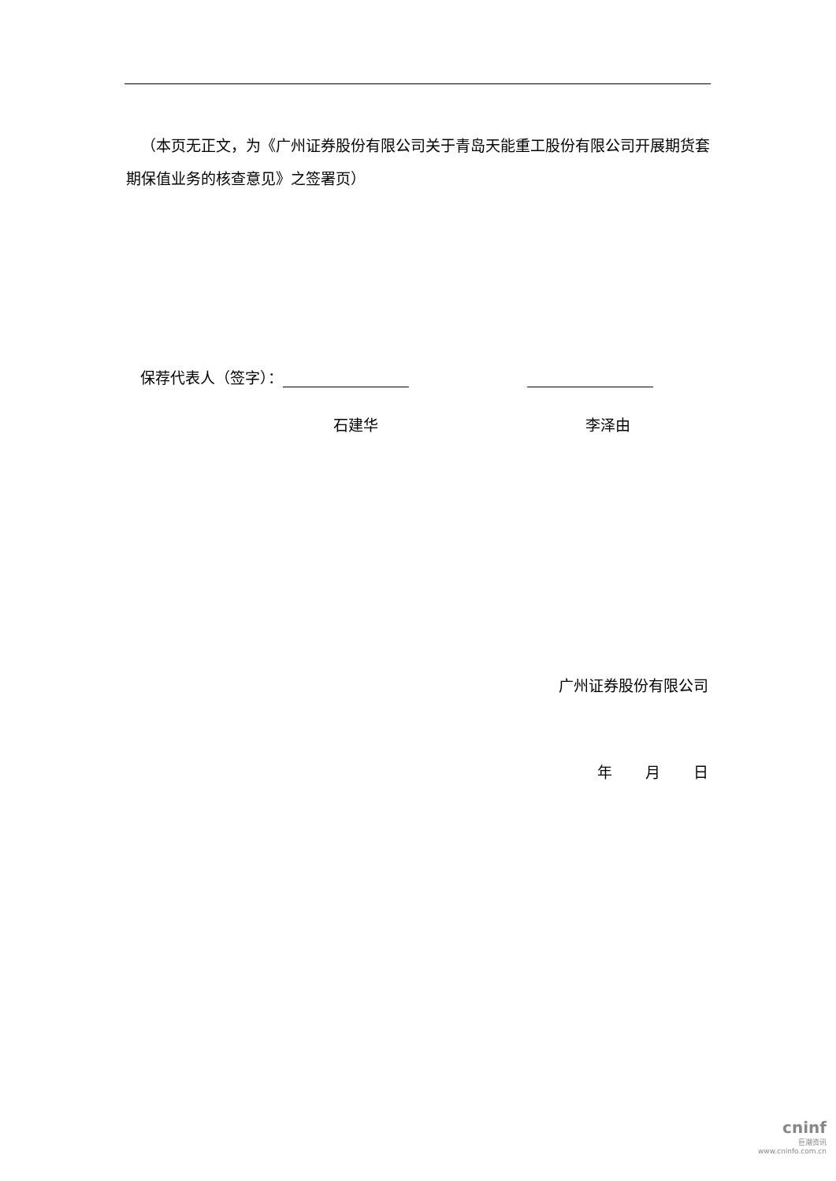（本页无正文，为《广州证券股份有限公司关于青岛天能重工股份有限公司开展期货套期保值业务的核查意见》之签署页）
保荐代表人（签字）：
石建华 李泽由
广州证券股份有限公司
年 月 日
cninf
巨潮资讯
www.cninfo.com.cn